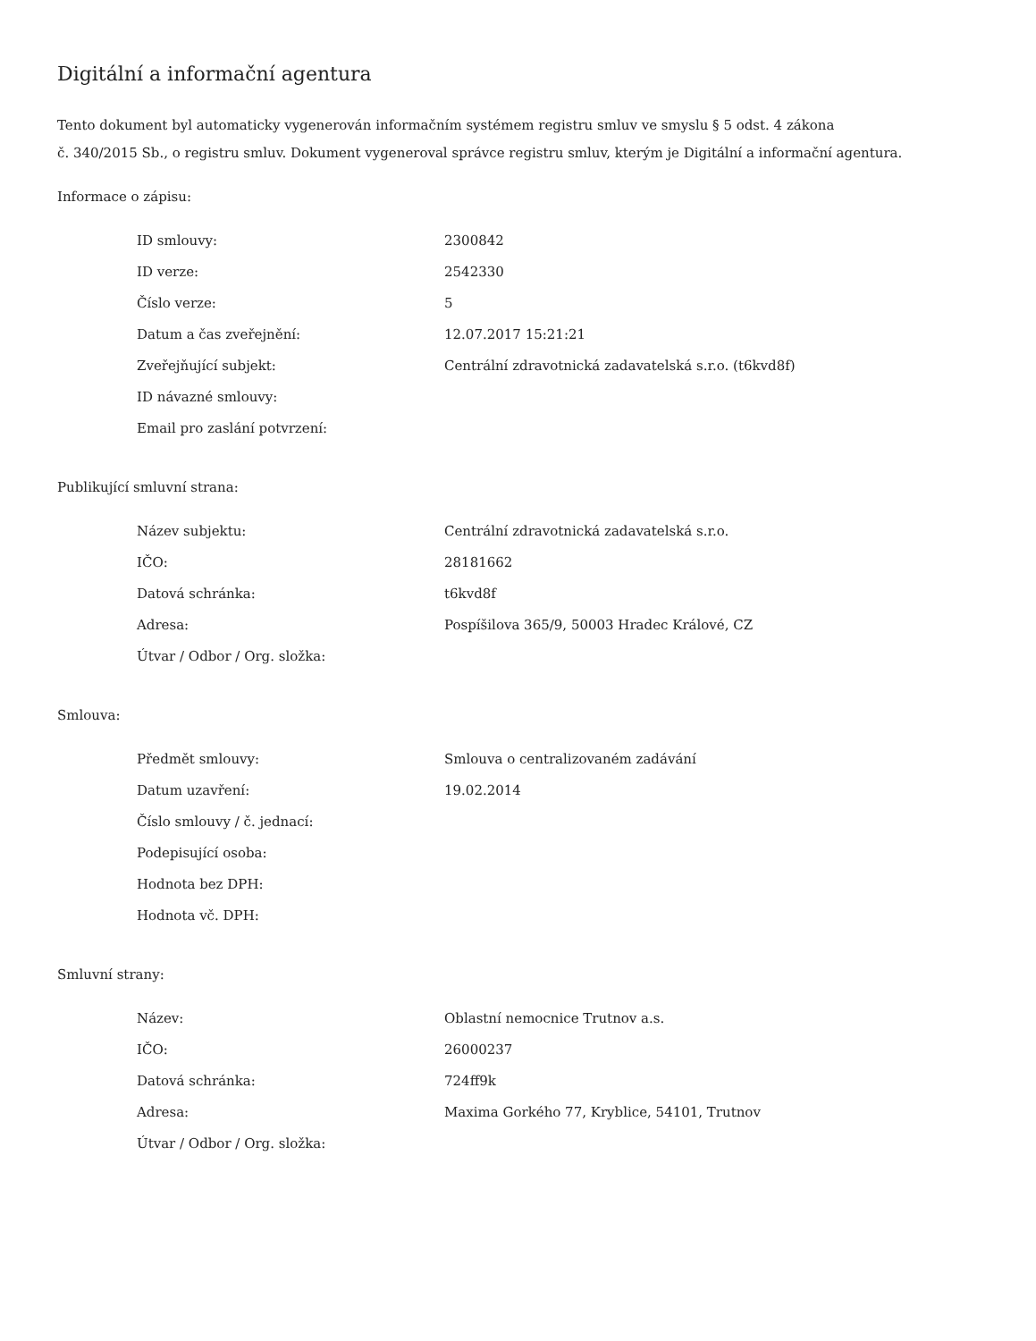Digitální a informační agentura
Tento dokument byl automaticky vygenerován informačním systémem registru smluv ve smyslu § 5 odst. 4 zákona
č. 340/2015 Sb., o registru smluv. Dokument vygeneroval správce registru smluv, kterým je Digitální a informační agentura.
Informace o zápisu:
| ID smlouvy: | 2300842 |
| ID verze: | 2542330 |
| Číslo verze: | 5 |
| Datum a čas zveřejnění: | 12.07.2017 15:21:21 |
| Zveřejňující subjekt: | Centrální zdravotnická zadavatelská s.r.o. (t6kvd8f) |
| ID návazné smlouvy: | |
| Email pro zaslání potvrzení: | |
Publikující smluvní strana:
| Název subjektu: | Centrální zdravotnická zadavatelská s.r.o. |
| IČO: | 28181662 |
| Datová schránka: | t6kvd8f |
| Adresa: | Pospíšilova 365/9, 50003 Hradec Králové, CZ |
| Útvar / Odbor / Org. složka: | |
Smlouva:
| Předmět smlouvy: | Smlouva o centralizovaném zadávání |
| Datum uzavření: | 19.02.2014 |
| Číslo smlouvy / č. jednací: | |
| Podepisující osoba: | |
| Hodnota bez DPH: | |
| Hodnota vč. DPH: | |
Smluvní strany:
| Název: | Oblastní nemocnice Trutnov a.s. |
| IČO: | 26000237 |
| Datová schránka: | 724ff9k |
| Adresa: | Maxima Gorkého 77, Kryblice, 54101, Trutnov |
| Útvar / Odbor / Org. složka: | |